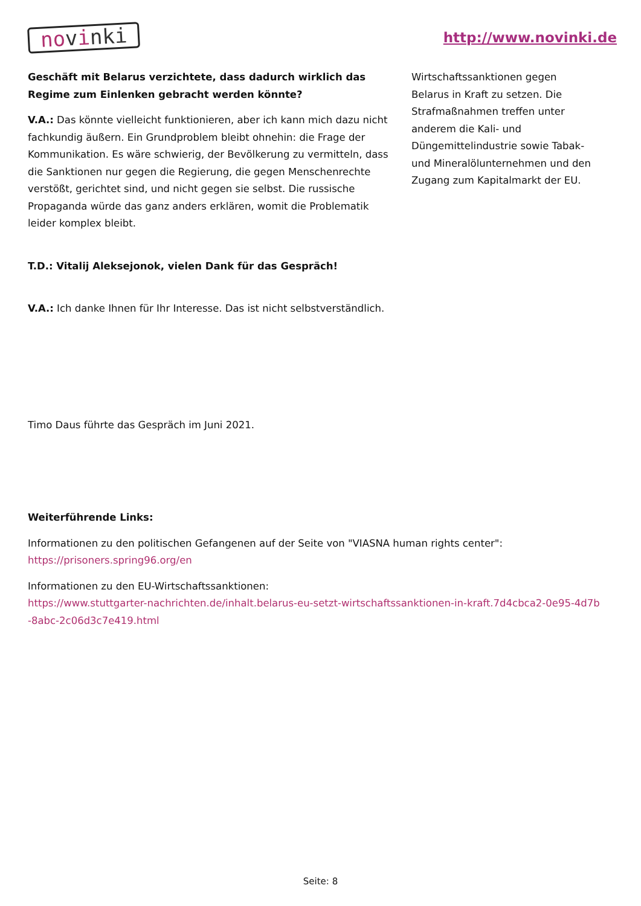novinki
http://www.novinki.de
Geschäft mit Belarus verzichtete, dass dadurch wirklich das Regime zum Einlenken gebracht werden könnte?
V.A.: Das könnte vielleicht funktionieren, aber ich kann mich dazu nicht fachkundig äußern. Ein Grundproblem bleibt ohnehin: die Frage der Kommunikation. Es wäre schwierig, der Bevölkerung zu vermitteln, dass die Sanktionen nur gegen die Regierung, die gegen Menschenrechte verstößt, gerichtet sind, und nicht gegen sie selbst. Die russische Propaganda würde das ganz anders erklären, womit die Problematik leider komplex bleibt.
T.D.: Vitalij Aleksejonok, vielen Dank für das Gespräch!
V.A.: Ich danke Ihnen für Ihr Interesse. Das ist nicht selbstverständlich.
Wirtschaftssanktionen gegen Belarus in Kraft zu setzen. Die Strafmaßnahmen treffen unter anderem die Kali- und Düngemittelindustrie sowie Tabak- und Mineralölunternehmen und den Zugang zum Kapitalmarkt der EU.
Timo Daus führte das Gespräch im Juni 2021.
Weiterführende Links:
Informationen zu den politischen Gefangenen auf der Seite von "VIASNA human rights center":
https://prisoners.spring96.org/en
Informationen zu den EU-Wirtschaftssanktionen:
https://www.stuttgarter-nachrichten.de/inhalt.belarus-eu-setzt-wirtschaftssanktionen-in-kraft.7d4cbca2-0e95-4d7b -8abc-2c06d3c7e419.html
Seite: 8